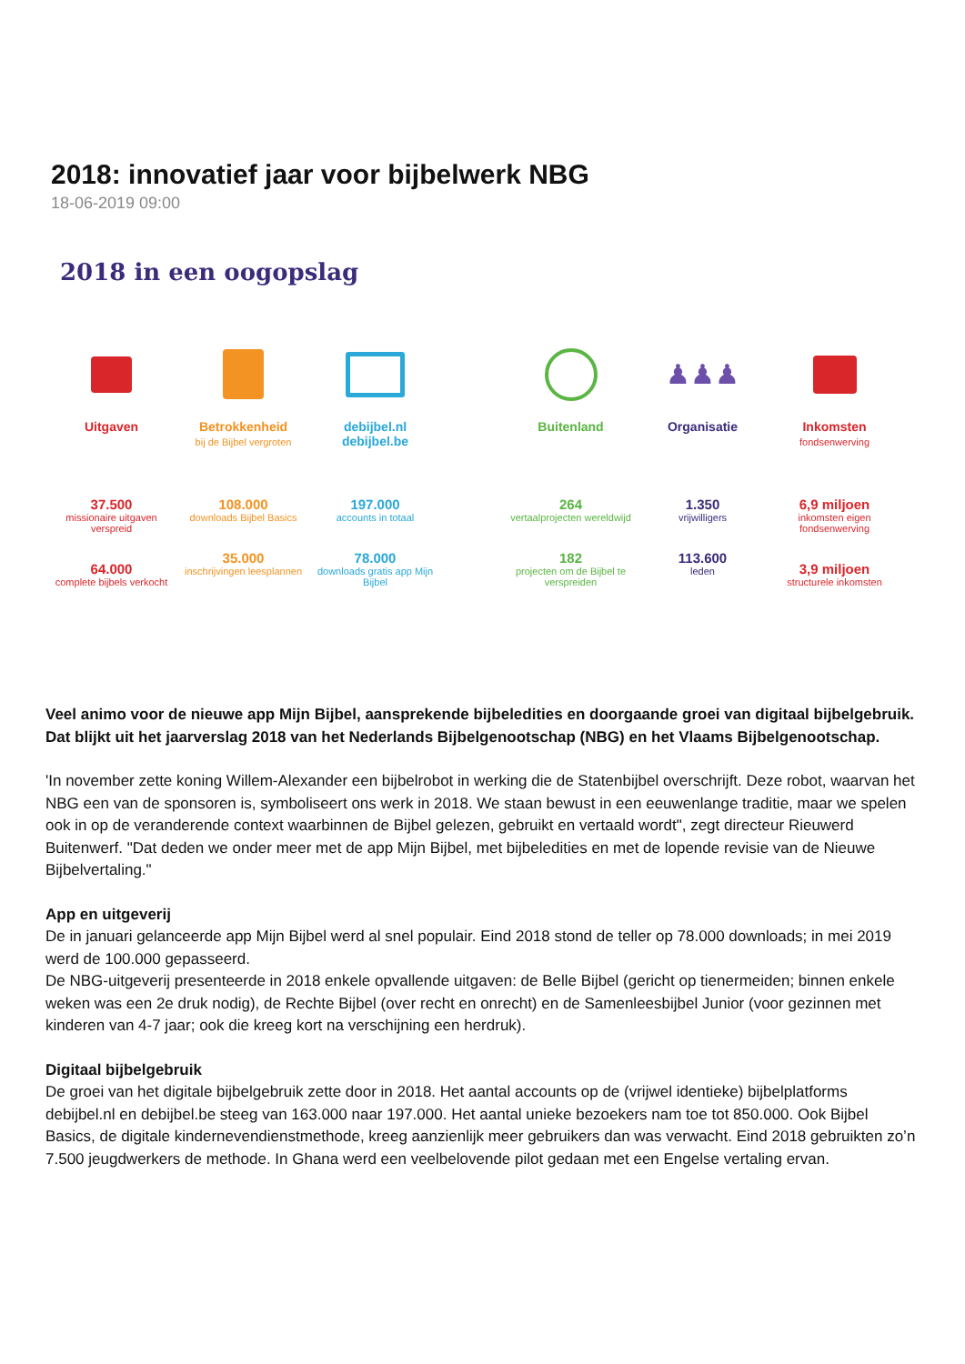2018: innovatief jaar voor bijbelwerk NBG
18-06-2019 09:00
2018 in een oogopslag
Uitgaven
37.500
missionaire uitgaven verspreid
64.000
complete bijbels verkocht
Betrokkenheid
bij de Bijbel vergroten
108.000
downloads Bijbel Basics
35.000
inschrijvingen leesplannen
debijbel.nl
debijbel.be
197.000
accounts in totaal
78.000
downloads gratis app Mijn Bijbel
Buitenland
264
vertaalprojecten wereldwijd
182
projecten om de Bijbel te verspreiden
♟♟♟
Organisatie
1.350
vrijwilligers
113.600
leden
Inkomsten
fondsenwerving
6,9 miljoen
inkomsten eigen fondsenwerving
3,9 miljoen
structurele inkomsten
Veel animo voor de nieuwe app Mijn Bijbel, aansprekende bijbeledities en doorgaande groei van digitaal bijbelgebruik. Dat blijkt uit het jaarverslag 2018 van het Nederlands Bijbelgenootschap (NBG) en het Vlaams Bijbelgenootschap.
'In november zette koning Willem-Alexander een bijbelrobot in werking die de Statenbijbel overschrijft. Deze robot, waarvan het NBG een van de sponsoren is, symboliseert ons werk in 2018. We staan bewust in een eeuwenlange traditie, maar we spelen ook in op de veranderende context waarbinnen de Bijbel gelezen, gebruikt en vertaald wordt", zegt directeur Rieuwerd Buitenwerf. "Dat deden we onder meer met de app Mijn Bijbel, met bijbeledities en met de lopende revisie van de Nieuwe Bijbelvertaling."
App en uitgeverij
De in januari gelanceerde app Mijn Bijbel werd al snel populair. Eind 2018 stond de teller op 78.000 downloads; in mei 2019 werd de 100.000 gepasseerd.
De NBG-uitgeverij presenteerde in 2018 enkele opvallende uitgaven: de Belle Bijbel (gericht op tienermeiden; binnen enkele weken was een 2e druk nodig), de Rechte Bijbel (over recht en onrecht) en de Samenleesbijbel Junior (voor gezinnen met kinderen van 4-7 jaar; ook die kreeg kort na verschijning een herdruk).
Digitaal bijbelgebruik
De groei van het digitale bijbelgebruik zette door in 2018. Het aantal accounts op de (vrijwel identieke) bijbelplatforms debijbel.nl en debijbel.be steeg van 163.000 naar 197.000. Het aantal unieke bezoekers nam toe tot 850.000. Ook Bijbel Basics, de digitale kindernevendienstmethode, kreeg aanzienlijk meer gebruikers dan was verwacht. Eind 2018 gebruikten zo’n 7.500 jeugdwerkers de methode. In Ghana werd een veelbelovende pilot gedaan met een Engelse vertaling ervan.